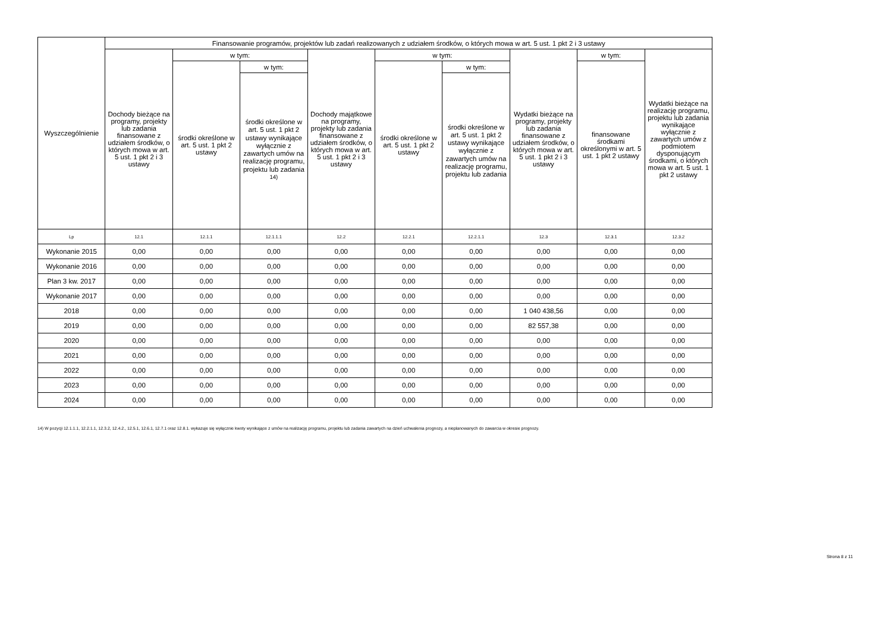| Wyszczególnienie | Finansowanie programów, projektów lub zadań realizowanych z udziałem środków, o których mowa w art. 5 ust. 1 pkt 2 i 3 ustawy | | | | | | | | |
| --- | --- | --- | --- | --- | --- | --- | --- | --- | --- |
| | Dochody bieżące na programy, projekty lub zadania finansowane z udziałem środków, o których mowa w art. 5 ust. 1 pkt 2 i 3 ustawy | w tym: | | Dochody majątkowe na programy, projekty lub zadania finansowane z udziałem środków, o których mowa w art. 5 ust. 1 pkt 2 i 3 ustawy | w tym: | | Wydatki bieżące na programy, projekty lub zadania finansowane z udziałem środków, o których mowa w art. 5 ust. 1 pkt 2 i 3 ustawy | w tym: | Wydatki bieżące na realizację programu, projektu lub zadania wynikające wyłącznie z zawartych umów z podmiotem dysponującym środkami, o których mowa w art. 5 ust. 1 pkt 2 ustawy |
| | | środki określone w art. 5 ust. 1 pkt 2 ustawy | w tym: | | środki określone w art. 5 ust. 1 pkt 2 ustawy | w tym: | | finansowane środkami określonymi w art. 5 ust. 1 pkt 2 ustawy | |
| | | | środki określone w art. 5 ust. 1 pkt 2 ustawy wynikające wyłącznie z zawartych umów na realizację programu, projektu lub zadania <sup>14)</sup> | | | środki określone w art. 5 ust. 1 pkt 2 ustawy wynikające wyłącznie z zawartych umów na realizację programu, projektu lub zadania | | | |
| Lp | 12.1 | 12.1.1 | 12.1.1.1 | 12.2 | 12.2.1 | 12.2.1.1 | 12.3 | 12.3.1 | 12.3.2 |
| Wykonanie 2015 | 0,00 | 0,00 | 0,00 | 0,00 | 0,00 | 0,00 | 0,00 | 0,00 | 0,00 |
| Wykonanie 2016 | 0,00 | 0,00 | 0,00 | 0,00 | 0,00 | 0,00 | 0,00 | 0,00 | 0,00 |
| Plan 3 kw. 2017 | 0,00 | 0,00 | 0,00 | 0,00 | 0,00 | 0,00 | 0,00 | 0,00 | 0,00 |
| Wykonanie 2017 | 0,00 | 0,00 | 0,00 | 0,00 | 0,00 | 0,00 | 0,00 | 0,00 | 0,00 |
| 2018 | 0,00 | 0,00 | 0,00 | 0,00 | 0,00 | 0,00 | 1 040 438,56 | 0,00 | 0,00 |
| 2019 | 0,00 | 0,00 | 0,00 | 0,00 | 0,00 | 0,00 | 82 557,38 | 0,00 | 0,00 |
| 2020 | 0,00 | 0,00 | 0,00 | 0,00 | 0,00 | 0,00 | 0,00 | 0,00 | 0,00 |
| 2021 | 0,00 | 0,00 | 0,00 | 0,00 | 0,00 | 0,00 | 0,00 | 0,00 | 0,00 |
| 2022 | 0,00 | 0,00 | 0,00 | 0,00 | 0,00 | 0,00 | 0,00 | 0,00 | 0,00 |
| 2023 | 0,00 | 0,00 | 0,00 | 0,00 | 0,00 | 0,00 | 0,00 | 0,00 | 0,00 |
| 2024 | 0,00 | 0,00 | 0,00 | 0,00 | 0,00 | 0,00 | 0,00 | 0,00 | 0,00 |
14) W pozycji 12.1.1.1, 12.2.1.1, 12.3.2, 12.4.2., 12.5.1, 12.6.1, 12.7.1 oraz 12.8.1. wykazuje się wyłącznie kwoty wynikające z umów na realizację programu, projektu lub zadania zawartych na dzień uchwalenia prognozy, a nieplanowanych do zawarcia w okresie prognozy.
Strona 8 z 11